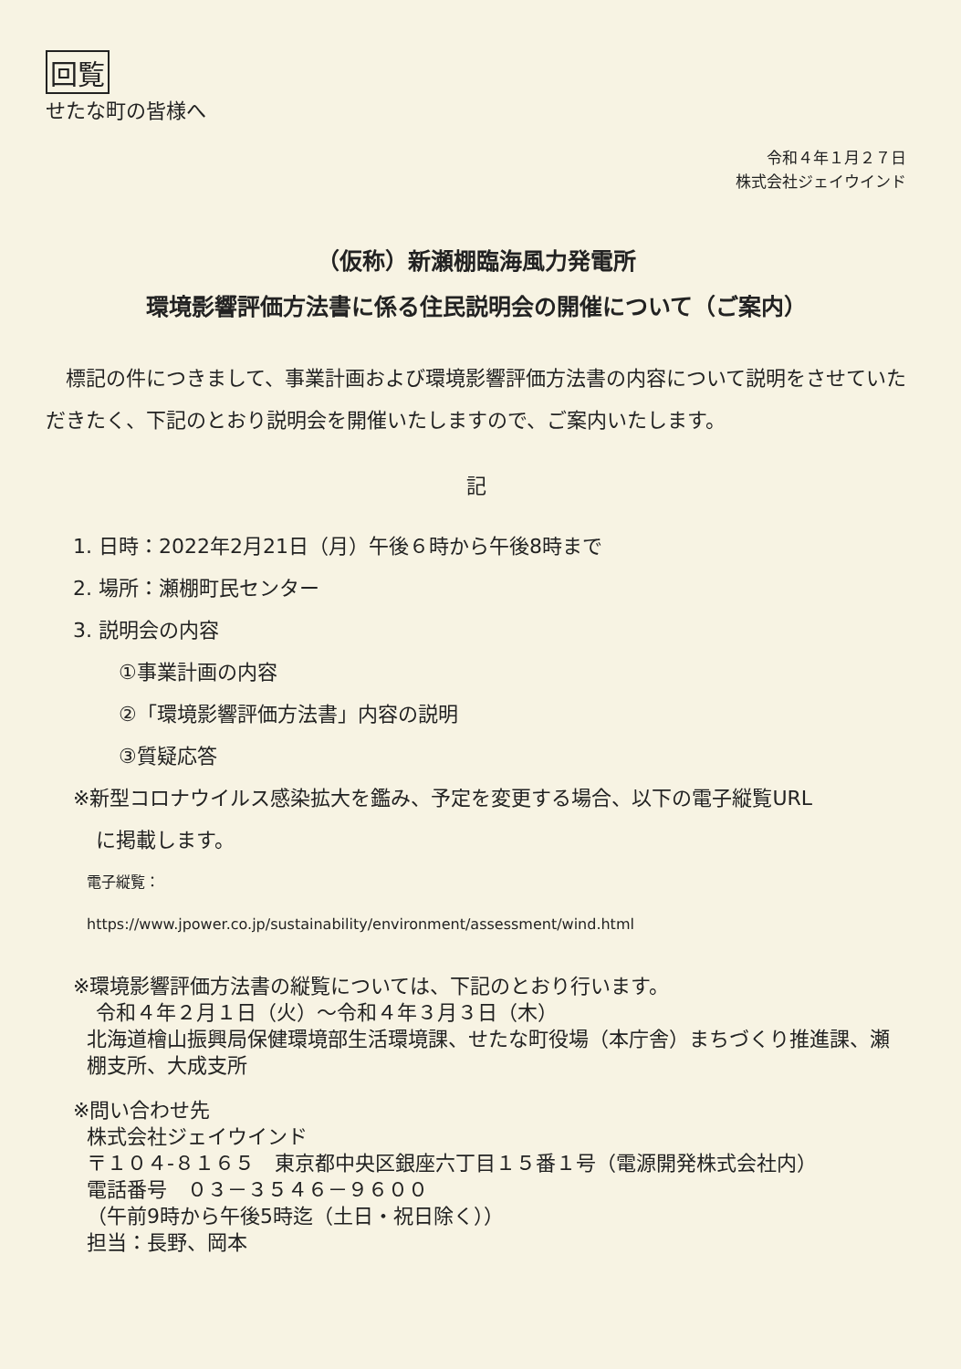回覧
せたな町の皆様へ
令和４年１月２７日
株式会社ジェイウインド
（仮称）新瀬棚臨海風力発電所
環境影響評価方法書に係る住民説明会の開催について（ご案内）
　標記の件につきまして、事業計画および環境影響評価方法書の内容について説明をさせていただきたく、下記のとおり説明会を開催いたしますので、ご案内いたします。
記
1. 日時：2022年2月21日（月）午後６時から午後8時まで
2. 場所：瀬棚町民センター
3. 説明会の内容
①事業計画の内容
②「環境影響評価方法書」内容の説明
③質疑応答
※新型コロナウイルス感染拡大を鑑み、予定を変更する場合、以下の電子縦覧URL
に掲載します。
電子縦覧：
https://www.jpower.co.jp/sustainability/environment/assessment/wind.html
※環境影響評価方法書の縦覧については、下記のとおり行います。
令和４年２月１日（火）～令和４年３月３日（木）
北海道檜山振興局保健環境部生活環境課、せたな町役場（本庁舎）まちづくり推進課、瀬棚支所、大成支所
※問い合わせ先
株式会社ジェイウインド
〒１０４-８１６５　東京都中央区銀座六丁目１５番１号（電源開発株式会社内）
電話番号　０３－３５４６－９６００
（午前9時から午後5時迄（土日・祝日除く））
担当：長野、岡本